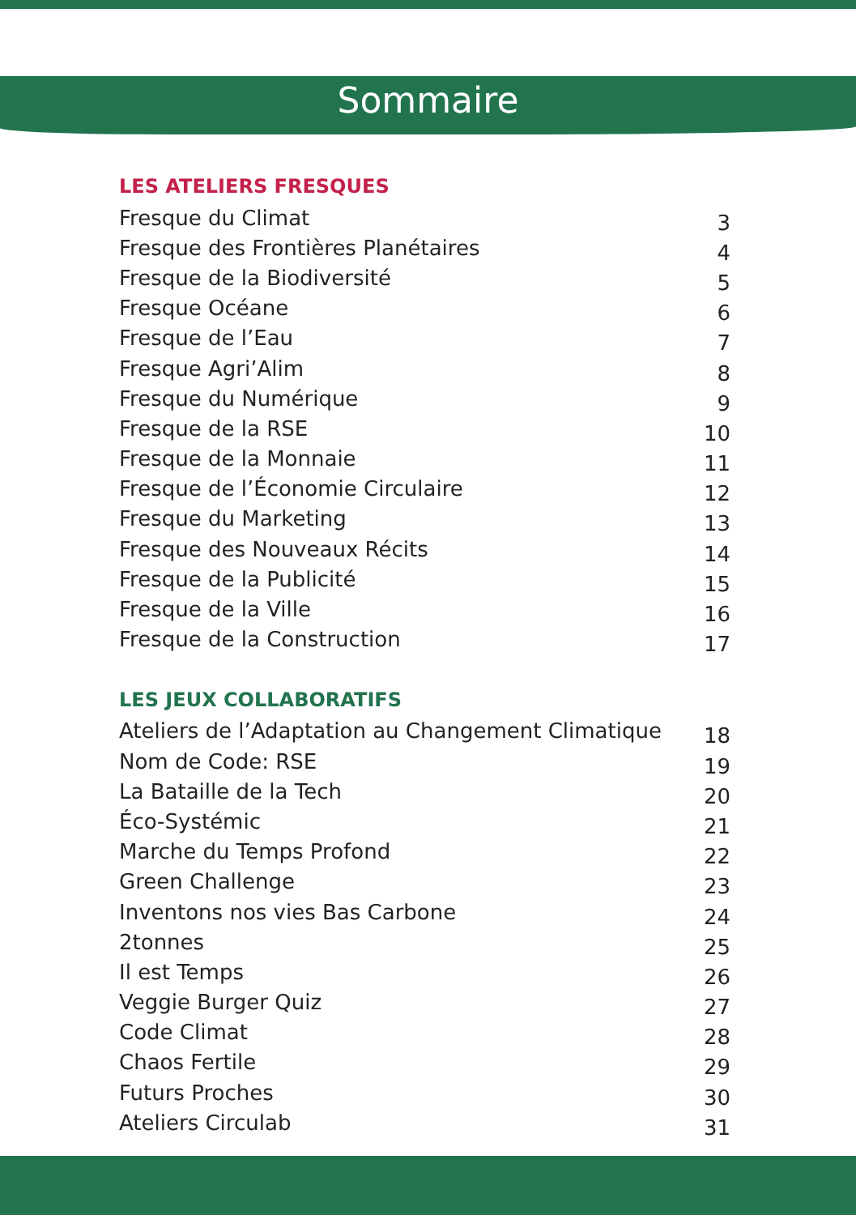Sommaire
LES ATELIERS FRESQUES
| Fresque du Climat | 3 |
| Fresque des Frontières Planétaires | 4 |
| Fresque de la Biodiversité | 5 |
| Fresque Océane | 6 |
| Fresque de l’Eau | 7 |
| Fresque Agri’Alim | 8 |
| Fresque du Numérique | 9 |
| Fresque de la RSE | 10 |
| Fresque de la Monnaie | 11 |
| Fresque de l’Économie Circulaire | 12 |
| Fresque du Marketing | 13 |
| Fresque des Nouveaux Récits | 14 |
| Fresque de la Publicité | 15 |
| Fresque de la Ville | 16 |
| Fresque de la Construction | 17 |
LES JEUX COLLABORATIFS
| Ateliers de l’Adaptation au Changement Climatique | 18 |
| Nom de Code: RSE | 19 |
| La Bataille de la Tech | 20 |
| Éco-Systémic | 21 |
| Marche du Temps Profond | 22 |
| Green Challenge | 23 |
| Inventons nos vies Bas Carbone | 24 |
| 2tonnes | 25 |
| Il est Temps | 26 |
| Veggie Burger Quiz | 27 |
| Code Climat | 28 |
| Chaos Fertile | 29 |
| Futurs Proches | 30 |
| Ateliers Circulab | 31 |